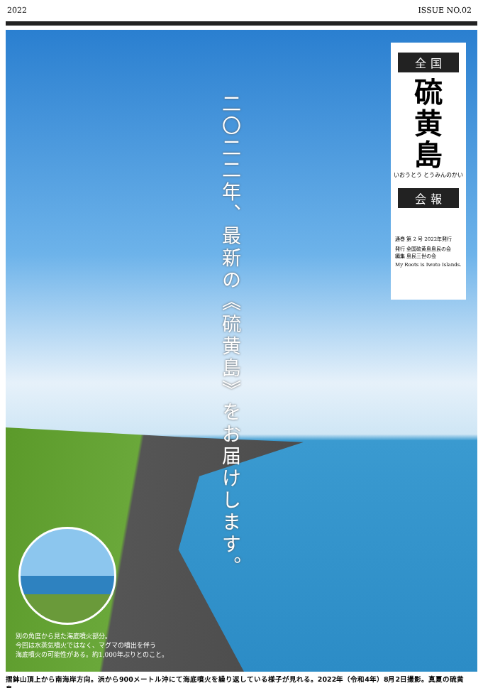2022 ISSUE NO.02
二〇二二年、最新の《硫黄島》をお届けします。
全 国
硫
黄
島
いおうとう とうみんのかい
会 報
通巻 第 2 号 2022年発行
発行 全国硫黄島島民の会
編集 島民三世の会
My Roots is Iwoto Islands.
別の角度から見た海底噴火部分。
今回は水蒸気噴火ではなく、マグマの噴出を伴う
海底噴火の可能性がある。約1,000年ぶりとのこと。
摺鉢山頂上から南海岸方向。浜から900メートル沖にて海底噴火を繰り返している様子が見れる。2022年（令和4年）8月2日撮影。真夏の硫黄島。